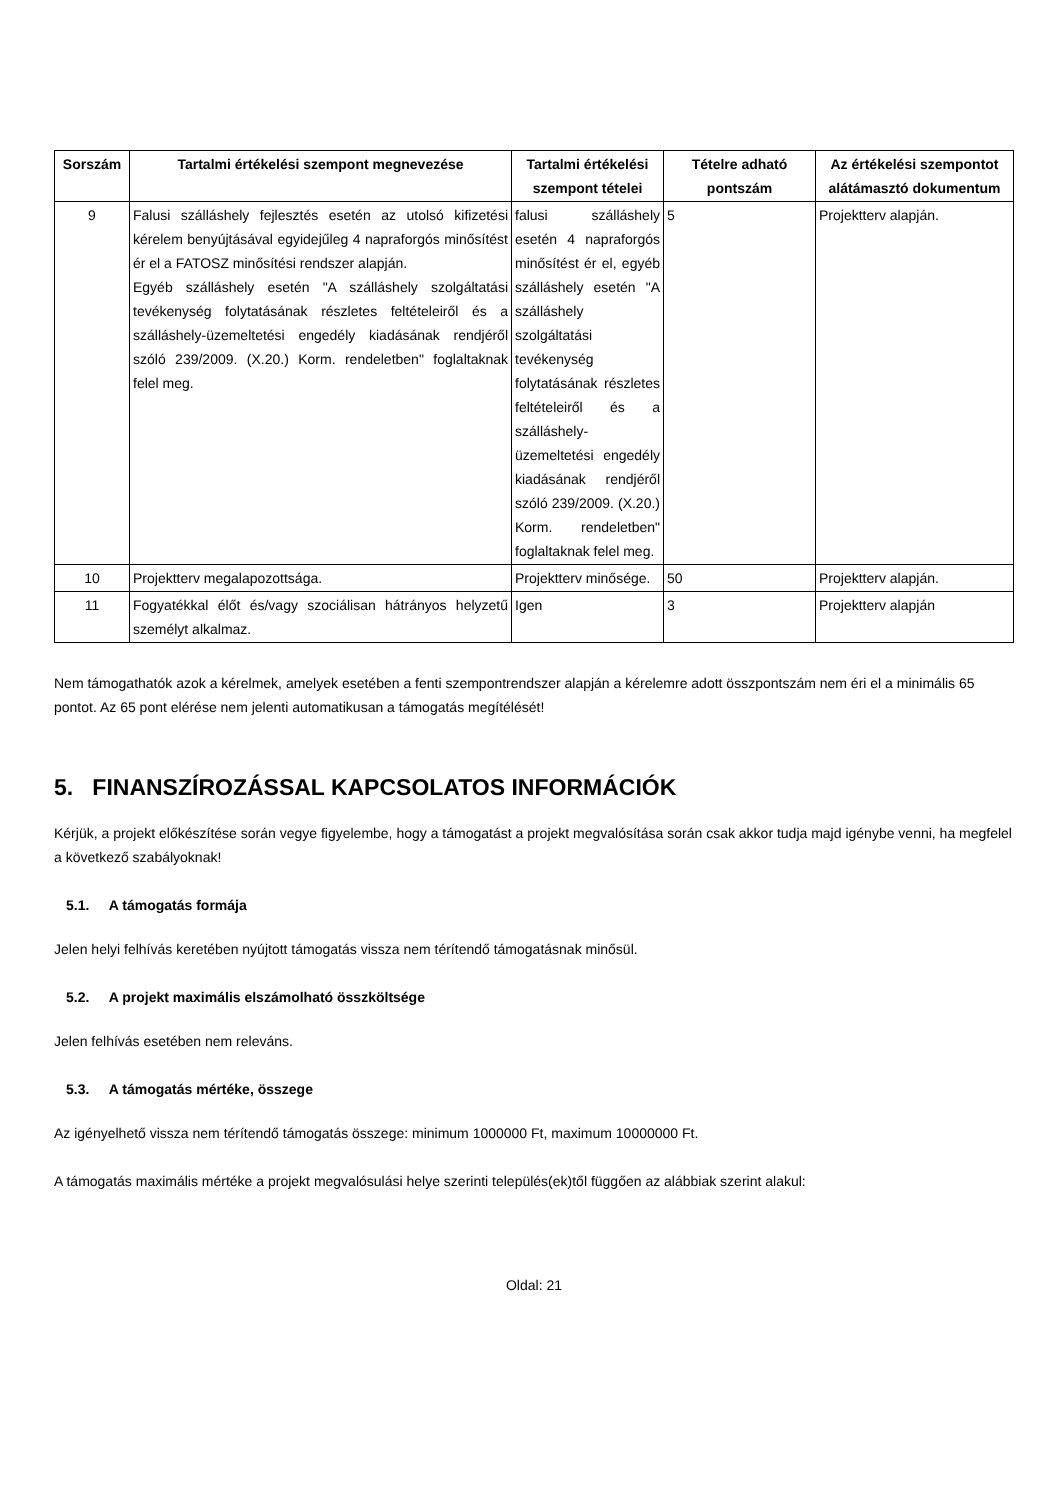| Sorszám | Tartalmi értékelési szempont megnevezése | Tartalmi értékelési szempont tételei | Tételre adható pontszám | Az értékelési szempontot alátámasztó dokumentum |
| --- | --- | --- | --- | --- |
| 9 | Falusi szálláshely fejlesztés esetén az utolsó kifizetési kérelem benyújtásával egyidejűleg 4 napraforgós minősítést ér el a FATOSZ minősítési rendszer alapján. Egyéb szálláshely esetén "A szálláshely szolgáltatási tevékenység folytatásának részletes feltételeiről és a szálláshely-üzemeltetési engedély kiadásának rendjéről szóló 239/2009. (X.20.) Korm. rendeletben" foglaltaknak felel meg. | falusi szálláshely esetén 4 napraforgós minősítést ér el, egyéb szálláshely esetén "A szálláshely szolgáltatási tevékenység folytatásának részletes feltételeiről és a szálláshely-üzemeltetési engedély kiadásának rendjéről szóló 239/2009. (X.20.) Korm. rendeletben" foglaltaknak felel meg. | 5 | Projektterv alapján. |
| 10 | Projektterv megalapozottsága. | Projektterv minősége. | 50 | Projektterv alapján. |
| 11 | Fogyatékkal élőt és/vagy szociálisan hátrányos helyzetű személyt alkalmaz. | Igen | 3 | Projektterv alapján |
Nem támogathatók azok a kérelmek, amelyek esetében a fenti szempontrendszer alapján a kérelemre adott összpontszám nem éri el a minimális 65 pontot. Az 65 pont elérése nem jelenti automatikusan a támogatás megítélését!
5. FINANSZÍROZÁSSAL KAPCSOLATOS INFORMÁCIÓK
Kérjük, a projekt előkészítése során vegye figyelembe, hogy a támogatást a projekt megvalósítása során csak akkor tudja majd igénybe venni, ha megfelel a következő szabályoknak!
5.1. A támogatás formája
Jelen helyi felhívás keretében nyújtott támogatás vissza nem térítendő támogatásnak minősül.
5.2. A projekt maximális elszámolható összköltsége
Jelen felhívás esetében nem releváns.
5.3. A támogatás mértéke, összege
Az igényelhető vissza nem térítendő támogatás összege: minimum 1000000 Ft, maximum 10000000 Ft.
A támogatás maximális mértéke a projekt megvalósulási helye szerinti település(ek)től függően az alábbiak szerint alakul:
Oldal: 21